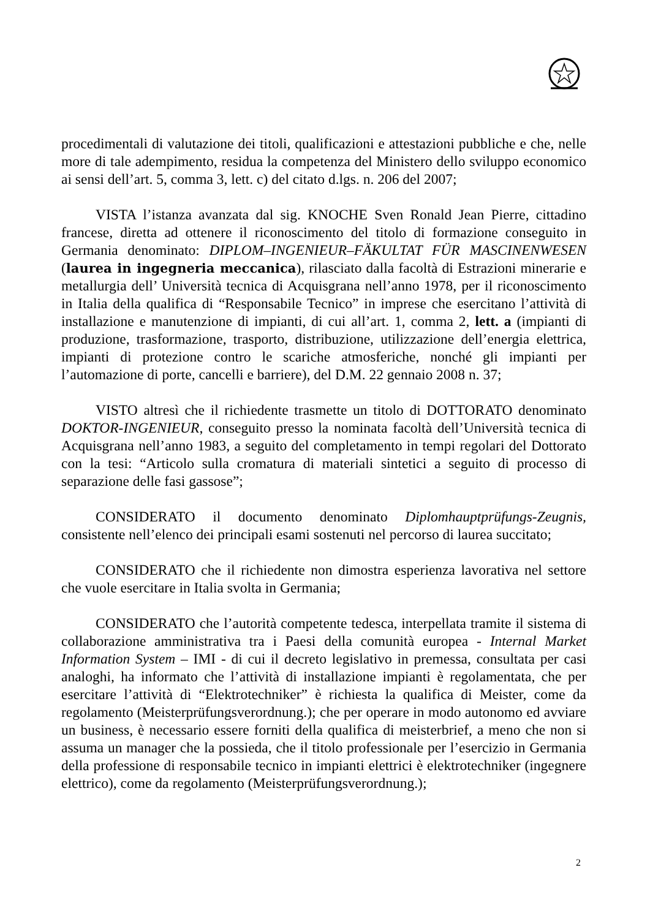procedimentali di valutazione dei titoli, qualificazioni e attestazioni pubbliche e che, nelle more di tale adempimento, residua la competenza del Ministero dello sviluppo economico ai sensi dell’art. 5, comma 3, lett. c) del citato d.lgs. n. 206 del 2007;
VISTA l’istanza avanzata dal sig. KNOCHE Sven Ronald Jean Pierre, cittadino francese, diretta ad ottenere il riconoscimento del titolo di formazione conseguito in Germania denominato: DIPLOM–INGENIEUR–FÄKULTAT FÜR MASCINENWESEN (laurea in ingegneria meccanica), rilasciato dalla facoltà di Estrazioni minerarie e metallurgia dell’ Università tecnica di Acquisgrana nell’anno 1978, per il riconoscimento in Italia della qualifica di “Responsabile Tecnico” in imprese che esercitano l’attività di installazione e manutenzione di impianti, di cui all’art. 1, comma 2, lett. a (impianti di produzione, trasformazione, trasporto, distribuzione, utilizzazione dell’energia elettrica, impianti di protezione contro le scariche atmosferiche, nonché gli impianti per l’automazione di porte, cancelli e barriere), del D.M. 22 gennaio 2008 n. 37;
VISTO altresì che il richiedente trasmette un titolo di DOTTORATO denominato DOKTOR-INGENIEUR, conseguito presso la nominata facoltà dell’Università tecnica di Acquisgrana nell’anno 1983, a seguito del completamento in tempi regolari del Dottorato con la tesi: “Articolo sulla cromatura di materiali sintetici a seguito di processo di separazione delle fasi gassose”;
CONSIDERATO il documento denominato Diplomhauptprüfungs-Zeugnis, consistente nell’elenco dei principali esami sostenuti nel percorso di laurea succitato;
CONSIDERATO che il richiedente non dimostra esperienza lavorativa nel settore che vuole esercitare in Italia svolta in Germania;
CONSIDERATO che l’autorità competente tedesca, interpellata tramite il sistema di collaborazione amministrativa tra i Paesi della comunità europea - Internal Market Information System – IMI - di cui il decreto legislativo in premessa, consultata per casi analoghi, ha informato che l’attività di installazione impianti è regolamentata, che per esercitare l’attività di “Elektrotechniker” è richiesta la qualifica di Meister, come da regolamento (Meisterprüfungsverordnung.); che per operare in modo autonomo ed avviare un business, è necessario essere forniti della qualifica di meisterbrief, a meno che non si assuma un manager che la possieda, che il titolo professionale per l’esercizio in Germania della professione di responsabile tecnico in impianti elettrici è elektrotechniker (ingegnere elettrico), come da regolamento (Meisterprüfungsverordnung.);
2